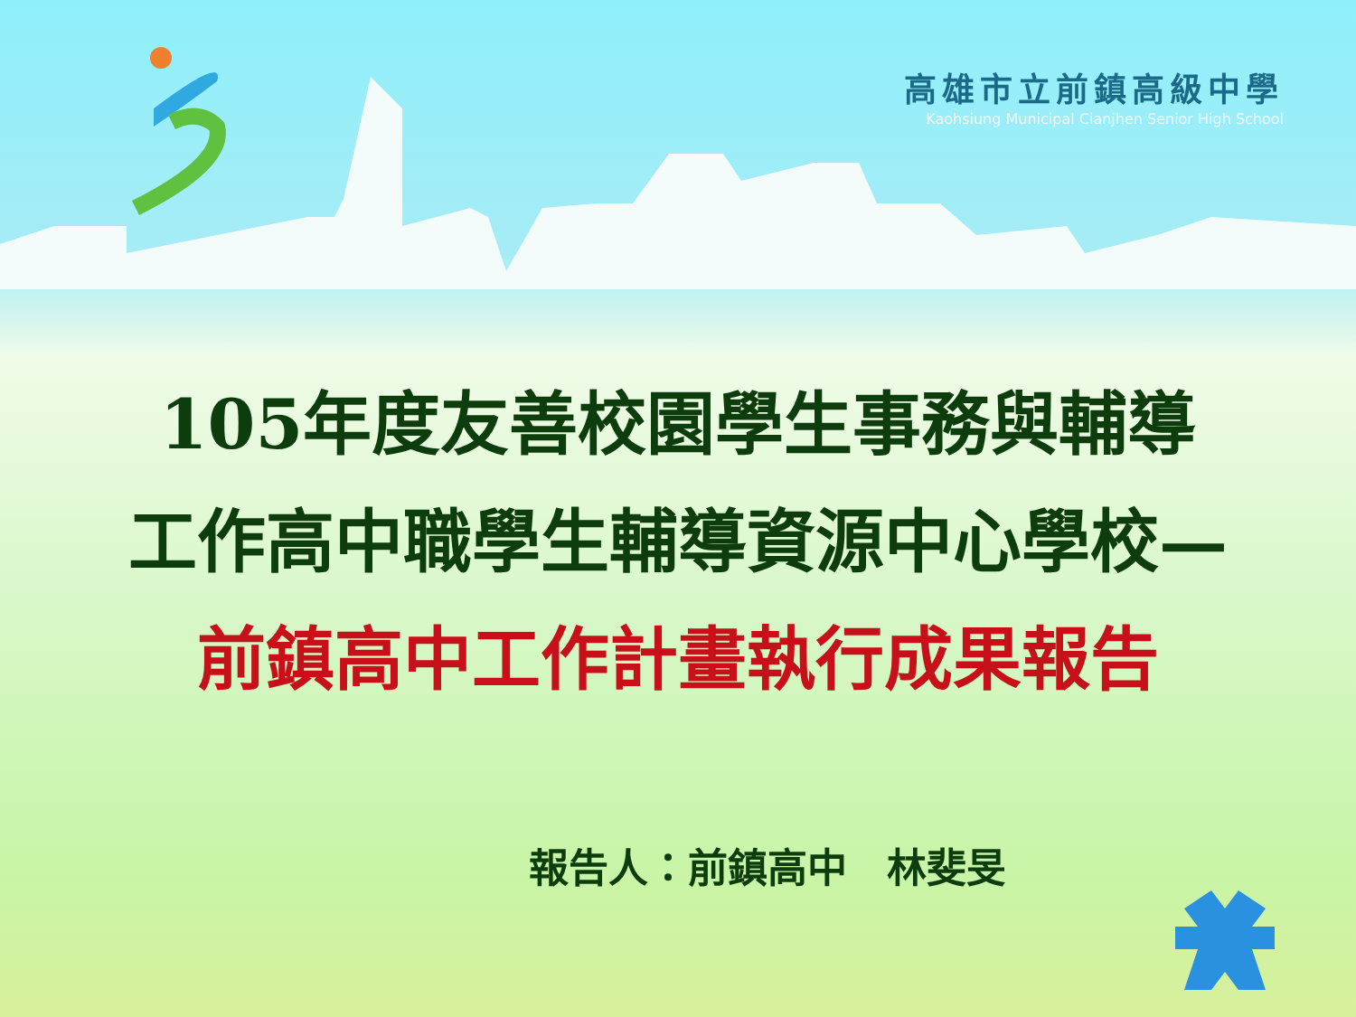高雄市立前鎮高級中學
Kaohsiung Municipal Cianjhen Senior High School
105年度友善校園學生事務與輔導
工作高中職學生輔導資源中心學校—
前鎮高中工作計畫執行成果報告
報告人：前鎮高中　林斐旻